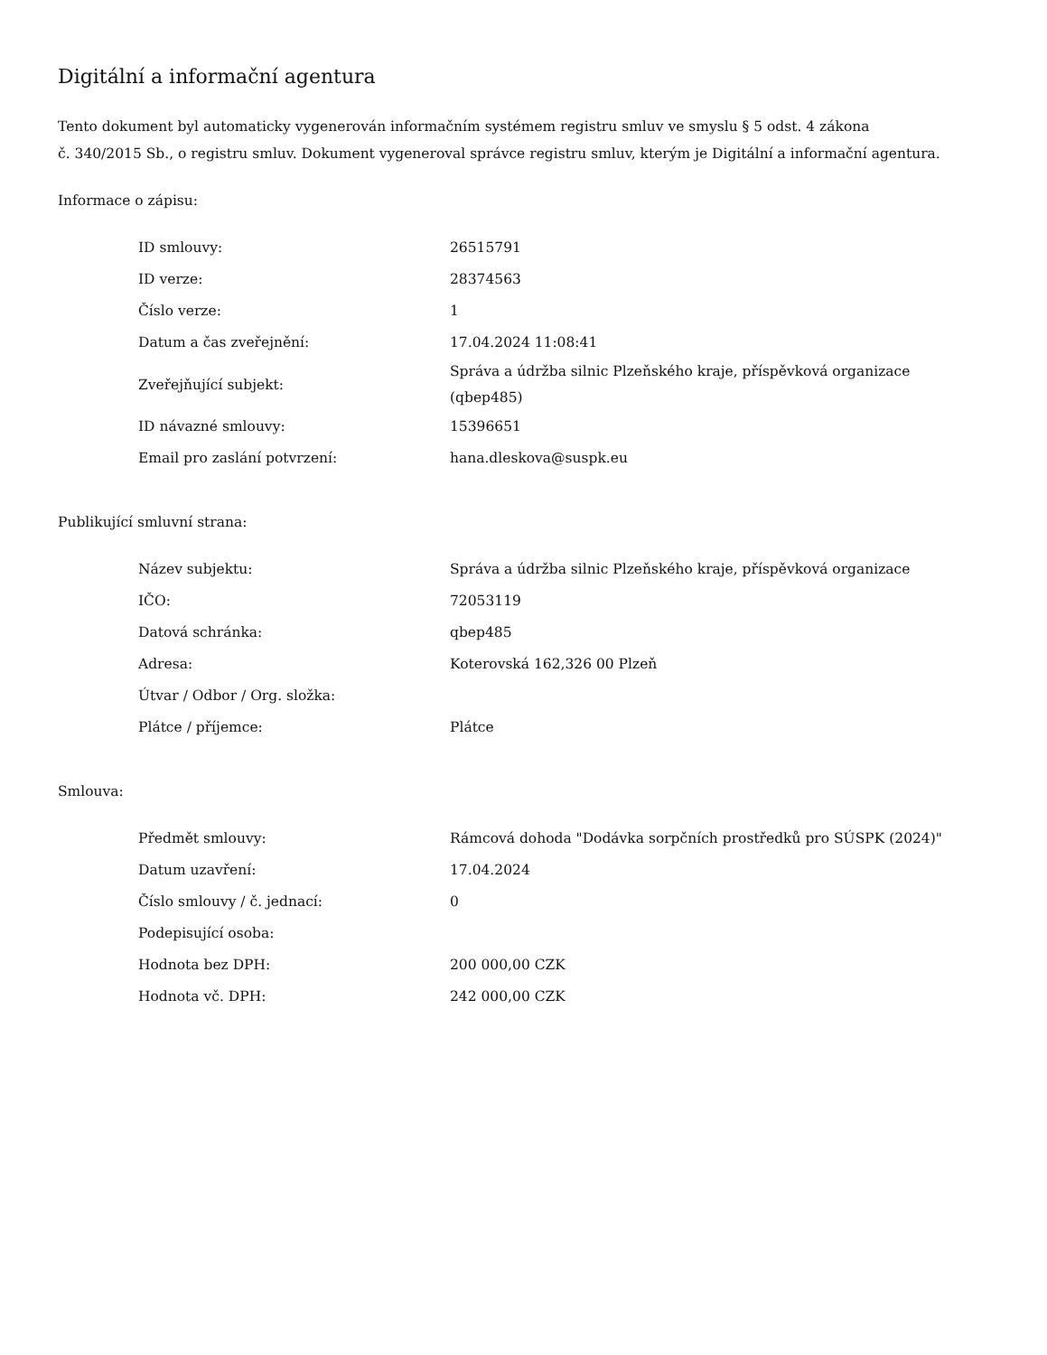Digitální a informační agentura
Tento dokument byl automaticky vygenerován informačním systémem registru smluv ve smyslu § 5 odst. 4 zákona
č. 340/2015 Sb., o registru smluv. Dokument vygeneroval správce registru smluv, kterým je Digitální a informační agentura.
Informace o zápisu:
| ID smlouvy: | 26515791 |
| ID verze: | 28374563 |
| Číslo verze: | 1 |
| Datum a čas zveřejnění: | 17.04.2024 11:08:41 |
| Zveřejňující subjekt: | Správa a údržba silnic Plzeňského kraje, příspěvková organizace (qbep485) |
| ID návazné smlouvy: | 15396651 |
| Email pro zaslání potvrzení: | hana.dleskova@suspk.eu |
Publikující smluvní strana:
| Název subjektu: | Správa a údržba silnic Plzeňského kraje, příspěvková organizace |
| IČO: | 72053119 |
| Datová schránka: | qbep485 |
| Adresa: | Koterovská 162,326 00 Plzeň |
| Útvar / Odbor / Org. složka: | |
| Plátce / příjemce: | Plátce |
Smlouva:
| Předmět smlouvy: | Rámcová dohoda "Dodávka sorpčních prostředků pro SÚSPK (2024)" |
| Datum uzavření: | 17.04.2024 |
| Číslo smlouvy / č. jednací: | 0 |
| Podepisující osoba: | |
| Hodnota bez DPH: | 200 000,00 CZK |
| Hodnota vč. DPH: | 242 000,00 CZK |